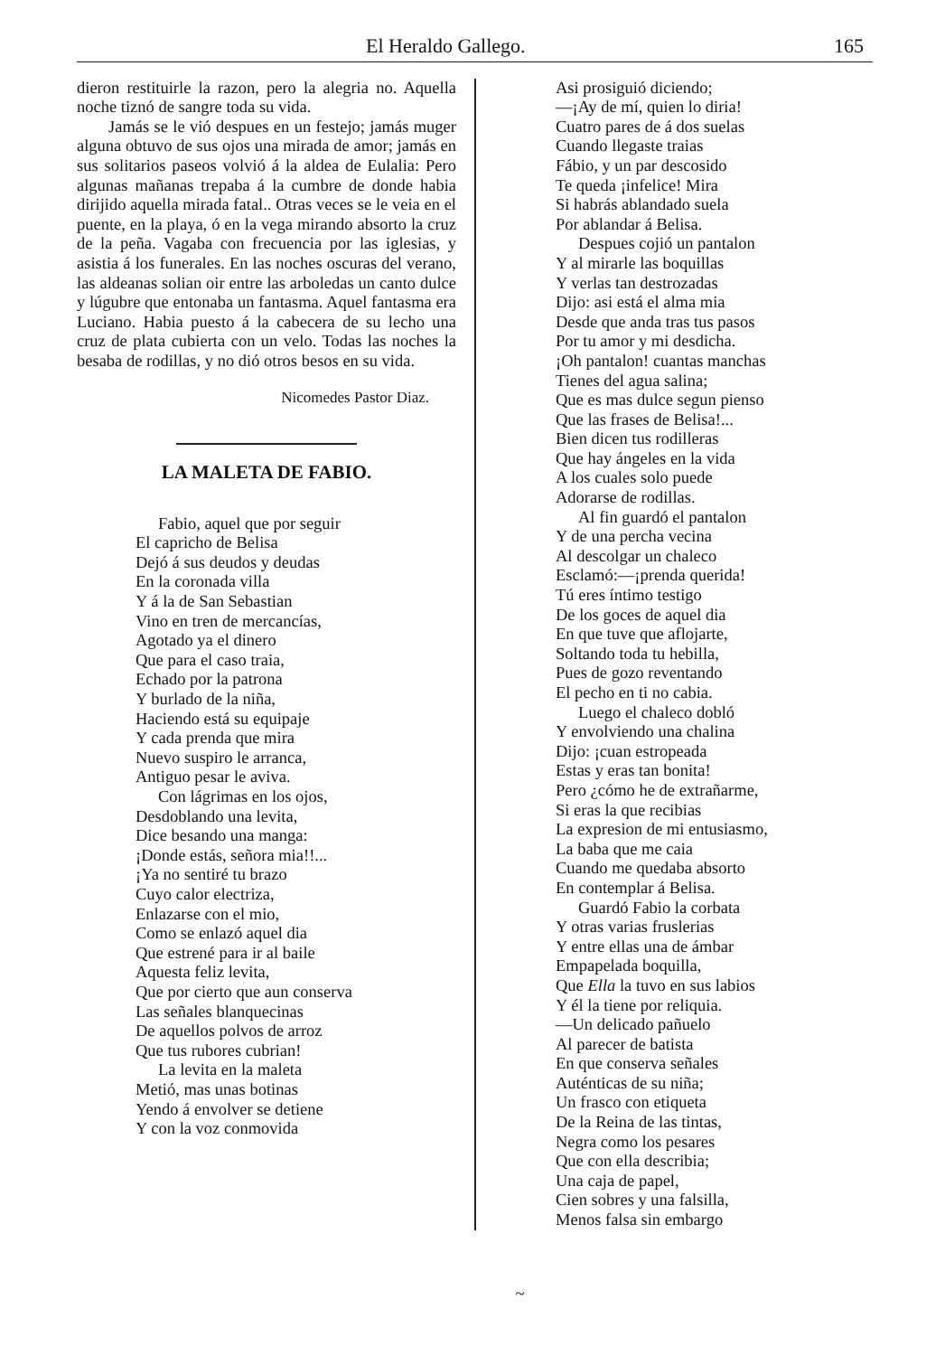El Heraldo Gallego. 165
dieron restituirle la razon, pero la alegria no. Aquella noche tiznó de sangre toda su vida.
Jamás se le vió despues en un festejo; jamás muger alguna obtuvo de sus ojos una mirada de amor; jamás en sus solitarios paseos volvió á la aldea de Eulalia: Pero algunas mañanas trepaba á la cumbre de donde habia dirijido aquella mirada fatal.. Otras veces se le veia en el puente, en la playa, ó en la vega mirando absorto la cruz de la peña. Vagaba con frecuencia por las iglesias, y asistia á los funerales. En las noches oscuras del verano, las aldeanas solian oir entre las arboledas un canto dulce y lúgubre que entonaba un fantasma. Aquel fantasma era Luciano. Habia puesto á la cabecera de su lecho una cruz de plata cubierta con un velo. Todas las noches la besaba de rodillas, y no dió otros besos en su vida.
Nicomedes Pastor Diaz.
LA MALETA DE FABIO.
Fabio, aquel que por seguir
El capricho de Belisa
Dejó á sus deudos y deudas
En la coronada villa
Y á la de San Sebastian
Vino en tren de mercancías,
Agotado ya el dinero
Que para el caso traia,
Echado por la patrona
Y burlado de la niña,
Haciendo está su equipaje
Y cada prenda que mira
Nuevo suspiro le arranca,
Antiguo pesar le aviva.
Con lágrimas en los ojos,
Desdoblando una levita,
Dice besando una manga:
¡Donde estás, señora mia!!...
¡Ya no sentiré tu brazo
Cuyo calor electriza,
Enlazarse con el mio,
Como se enlazó aquel dia
Que estrené para ir al baile
Aquesta feliz levita,
Que por cierto que aun conserva
Las señales blanquecinas
De aquellos polvos de arroz
Que tus rubores cubrian!
La levita en la maleta
Metió, mas unas botinas
Yendo á envolver se detiene
Y con la voz conmovida
Asi prosiguió diciendo;
—¡Ay de mí, quien lo diria!
Cuatro pares de á dos suelas
Cuando llegaste traias
Fábio, y un par descosido
Te queda ¡infelice! Mira
Si habrás ablandado suela
Por ablandar á Belisa.
Despues cojió un pantalon
Y al mirarle las boquillas
Y verlas tan destrozadas
Dijo: asi está el alma mia
Desde que anda tras tus pasos
Por tu amor y mi desdicha.
¡Oh pantalon! cuantas manchas
Tienes del agua salina;
Que es mas dulce segun pienso
Que las frases de Belisa!...
Bien dicen tus rodilleras
Que hay ángeles en la vida
A los cuales solo puede
Adorarse de rodillas.
Al fin guardó el pantalon
Y de una percha vecina
Al descolgar un chaleco
Esclamó:—¡prenda querida!
Tú eres íntimo testigo
De los goces de aquel dia
En que tuve que aflojarte,
Soltando toda tu hebilla,
Pues de gozo reventando
El pecho en ti no cabia.
Luego el chaleco dobló
Y envolviendo una chalina
Dijo: ¡cuan estropeada
Estas y eras tan bonita!
Pero ¿cómo he de extrañarme,
Si eras la que recibias
La expresion de mi entusiasmo,
La baba que me caia
Cuando me quedaba absorto
En contemplar á Belisa.
Guardó Fabio la corbata
Y otras varias fruslerias
Y entre ellas una de ámbar
Empapelada boquilla,
Que Ella la tuvo en sus labios
Y él la tiene por reliquia.
—Un delicado pañuelo
Al parecer de batista
En que conserva señales
Auténticas de su niña;
Un frasco con etiqueta
De la Reina de las tintas,
Negra como los pesares
Que con ella describia;
Una caja de papel,
Cien sobres y una falsilla,
Menos falsa sin embargo
~